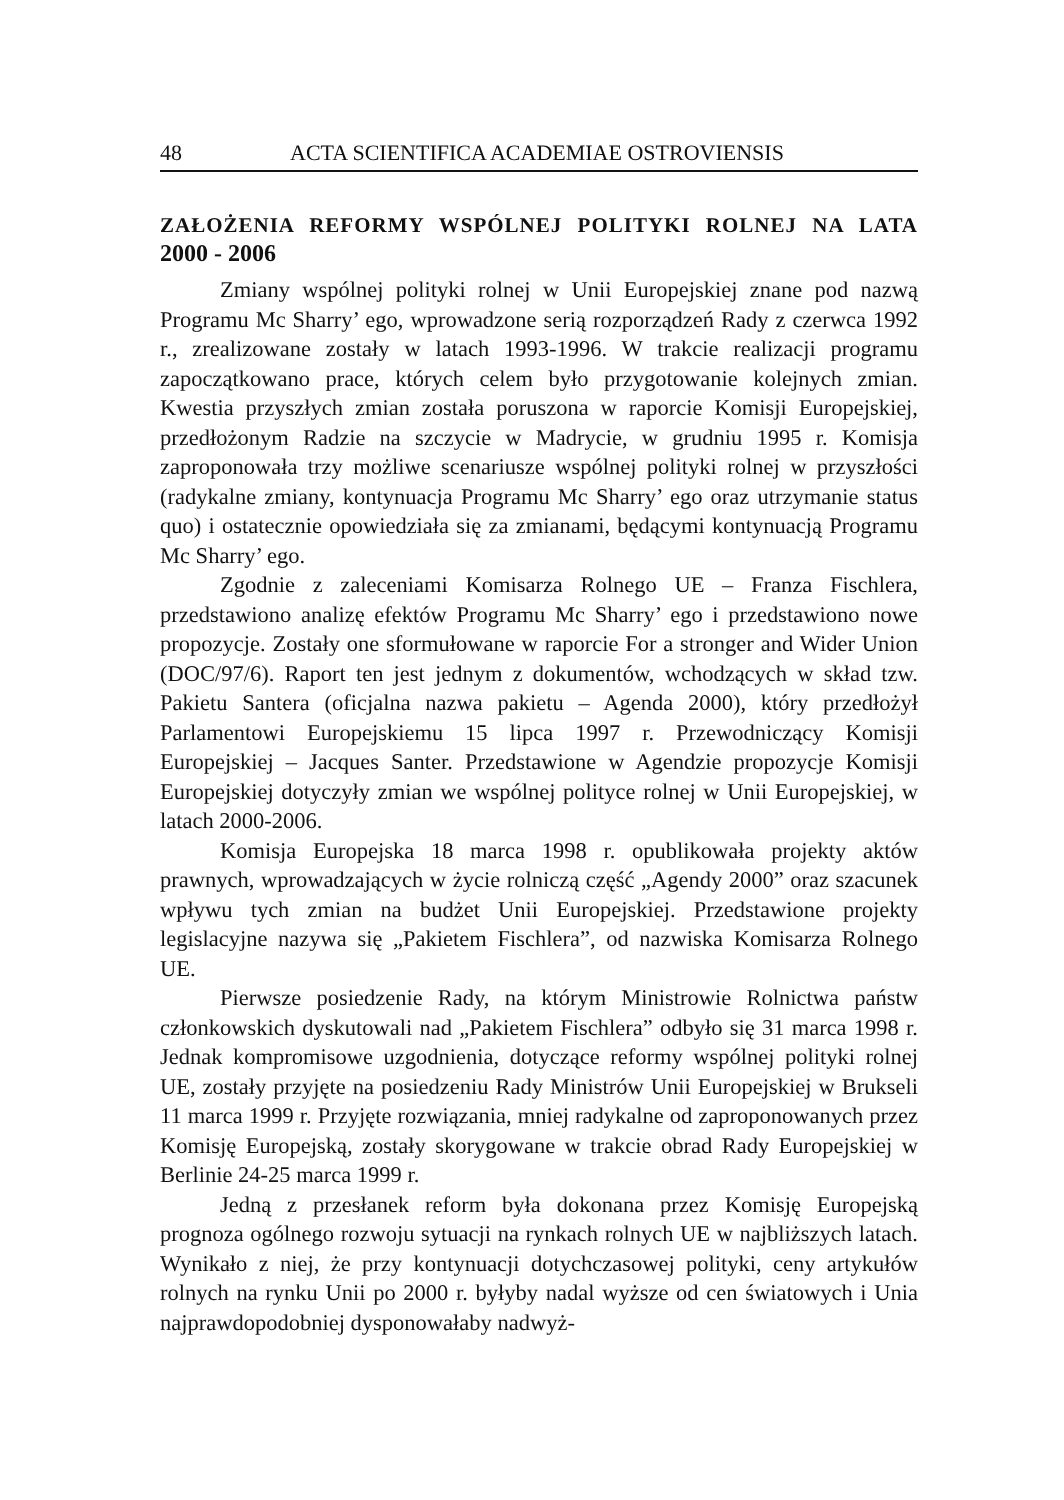48 ACTA SCIENTIFICA ACADEMIAE OSTROVIENSIS
ZAŁOŻENIA REFORMY WSPÓLNEJ POLITYKI ROLNEJ NA LATA
2000 - 2006
Zmiany wspólnej polityki rolnej w Unii Europejskiej znane pod nazwą Programu Mc Sharry’ ego, wprowadzone serią rozporządzeń Rady z czerwca 1992 r., zrealizowane zostały w latach 1993-1996. W trakcie realizacji programu zapoczątkowano prace, których celem było przygotowanie kolejnych zmian. Kwestia przyszłych zmian została poruszona w raporcie Komisji Europejskiej, przedłożonym Radzie na szczycie w Madrycie, w grudniu 1995 r. Komisja zaproponowała trzy możliwe scenariusze wspólnej polityki rolnej w przyszłości (radykalne zmiany, kontynuacja Programu Mc Sharry’ ego oraz utrzymanie status quo) i ostatecznie opowiedziała się za zmianami, będącymi kontynuacją Programu Mc Sharry’ ego.
Zgodnie z zaleceniami Komisarza Rolnego UE – Franza Fischlera, przedstawiono analizę efektów Programu Mc Sharry’ ego i przedstawiono nowe propozycje. Zostały one sformułowane w raporcie For a stronger and Wider Union (DOC/97/6). Raport ten jest jednym z dokumentów, wchodzących w skład tzw. Pakietu Santera (oficjalna nazwa pakietu – Agenda 2000), który przedłożył Parlamentowi Europejskiemu 15 lipca 1997 r. Przewodniczący Komisji Europejskiej – Jacques Santer. Przedstawione w Agendzie propozycje Komisji Europejskiej dotyczyły zmian we wspólnej polityce rolnej w Unii Europejskiej, w latach 2000-2006.
Komisja Europejska 18 marca 1998 r. opublikowała projekty aktów prawnych, wprowadzających w życie rolniczą część „Agendy 2000” oraz szacunek wpływu tych zmian na budżet Unii Europejskiej. Przedstawione projekty legislacyjne nazywa się „Pakietem Fischlera”, od nazwiska Komisarza Rolnego UE.
Pierwsze posiedzenie Rady, na którym Ministrowie Rolnictwa państw członkowskich dyskutowali nad „Pakietem Fischlera” odbyło się 31 marca 1998 r. Jednak kompromisowe uzgodnienia, dotyczące reformy wspólnej polityki rolnej UE, zostały przyjęte na posiedzeniu Rady Ministrów Unii Europejskiej w Brukseli 11 marca 1999 r. Przyjęte rozwiązania, mniej radykalne od zaproponowanych przez Komisję Europejską, zostały skorygowane w trakcie obrad Rady Europejskiej w Berlinie 24-25 marca 1999 r.
Jedną z przesłanek reform była dokonana przez Komisję Europejską prognoza ogólnego rozwoju sytuacji na rynkach rolnych UE w najbliższych latach. Wynikało z niej, że przy kontynuacji dotychczasowej polityki, ceny artykułów rolnych na rynku Unii po 2000 r. byłyby nadal wyższe od cen światowych i Unia najprawdopodobniej dysponowałaby nadwyż-